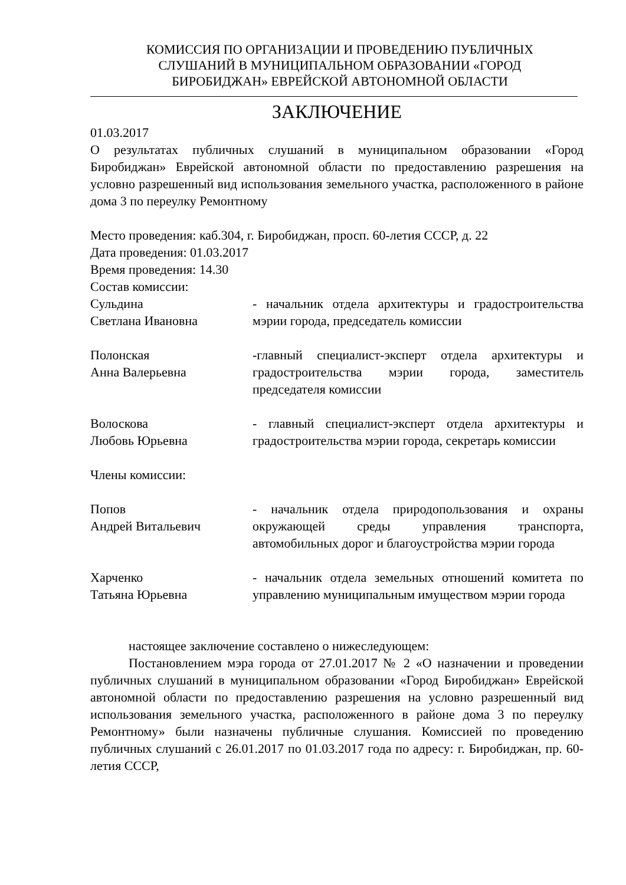КОМИССИЯ ПО ОРГАНИЗАЦИИ И ПРОВЕДЕНИЮ ПУБЛИЧНЫХ
СЛУШАНИЙ В МУНИЦИПАЛЬНОМ ОБРАЗОВАНИИ «ГОРОД
БИРОБИДЖАН» ЕВРЕЙСКОЙ АВТОНОМНОЙ ОБЛАСТИ
ЗАКЛЮЧЕНИЕ
01.03.2017
О результатах публичных слушаний в муниципальном образовании «Город Биробиджан» Еврейской автономной области по предоставлению разрешения на условно разрешенный вид использования земельного участка, расположенного в районе дома 3 по переулку Ремонтному
Место проведения: каб.304, г. Биробиджан, просп. 60-летия СССР, д. 22
Дата проведения: 01.03.2017
Время проведения: 14.30
Состав комиссии:
Сульдина
Светлана Ивановна
- начальник отдела архитектуры и градостроительства мэрии города, председатель комиссии
Полонская
Анна Валерьевна
-главный специалист-эксперт отдела архитектуры и градостроительства мэрии города, заместитель председателя комиссии
Волоскова
Любовь Юрьевна
- главный специалист-эксперт отдела архитектуры и градостроительства мэрии города, секретарь комиссии
Члены комиссии:
Попов
Андрей Витальевич
- начальник отдела природопользования и охраны окружающей среды управления транспорта, автомобильных дорог и благоустройства мэрии города
Харченко
Татьяна Юрьевна
- начальник отдела земельных отношений комитета по управлению муниципальным имуществом мэрии города
настоящее заключение составлено о нижеследующем:
Постановлением мэра города от 27.01.2017 № 2 «О назначении и проведении публичных слушаний в муниципальном образовании «Город Биробиджан» Еврейской автономной области по предоставлению разрешения на условно разрешенный вид использования земельного участка, расположенного в районе дома 3 по переулку Ремонтному» были назначены публичные слушания. Комиссией по проведению публичных слушаний с 26.01.2017 по 01.03.2017 года по адресу: г. Биробиджан, пр. 60-летия СССР,